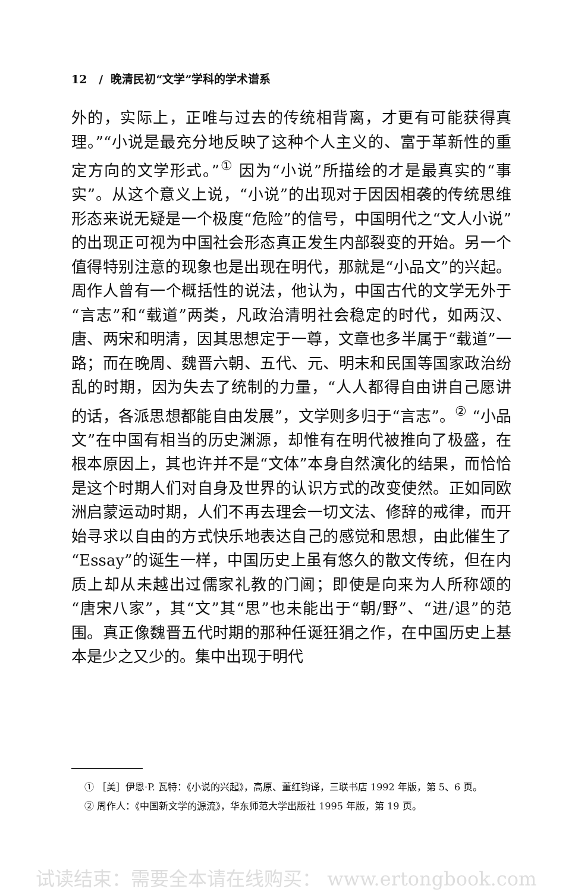12 / 晚清民初“文学”学科的学术谱系
外的，实际上，正唯与过去的传统相背离，才更有可能获得真理。”“小说是最充分地反映了这种个人主义的、富于革新性的重定方向的文学形式。”<sup>①</sup> 因为“小说”所描绘的才是最真实的“事实”。从这个意义上说，“小说”的出现对于因因相袭的传统思维形态来说无疑是一个极度“危险”的信号，中国明代之“文人小说”的出现正可视为中国社会形态真正发生内部裂变的开始。另一个值得特别注意的现象也是出现在明代，那就是“小品文”的兴起。周作人曾有一个概括性的说法，他认为，中国古代的文学无外于“言志”和“载道”两类，凡政治清明社会稳定的时代，如两汉、唐、两宋和明清，因其思想定于一尊，文章也多半属于“载道”一路；而在晚周、魏晋六朝、五代、元、明末和民国等国家政治纷乱的时期，因为失去了统制的力量，“人人都得自由讲自己愿讲的话，各派思想都能自由发展”，文学则多归于“言志”。<sup>②</sup> “小品文”在中国有相当的历史渊源，却惟有在明代被推向了极盛，在根本原因上，其也许并不是“文体”本身自然演化的结果，而恰恰是这个时期人们对自身及世界的认识方式的改变使然。正如同欧洲启蒙运动时期，人们不再去理会一切文法、修辞的戒律，而开始寻求以自由的方式快乐地表达自己的感觉和思想，由此催生了“Essay”的诞生一样，中国历史上虽有悠久的散文传统，但在内质上却从未越出过儒家礼教的门阃；即使是向来为人所称颂的“唐宋八家”，其“文”其“思”也未能出于“朝/野”、“进/退”的范围。真正像魏晋五代时期的那种任诞狂狷之作，在中国历史上基本是少之又少的。集中出现于明代
① ［美］伊恩·P. 瓦特：《小说的兴起》，高原、董红钧译，三联书店 1992 年版，第 5、6 页。
② 周作人：《中国新文学的源流》，华东师范大学出版社 1995 年版，第 19 页。
试读结束：需要全本请在线购买： www.ertongbook.com